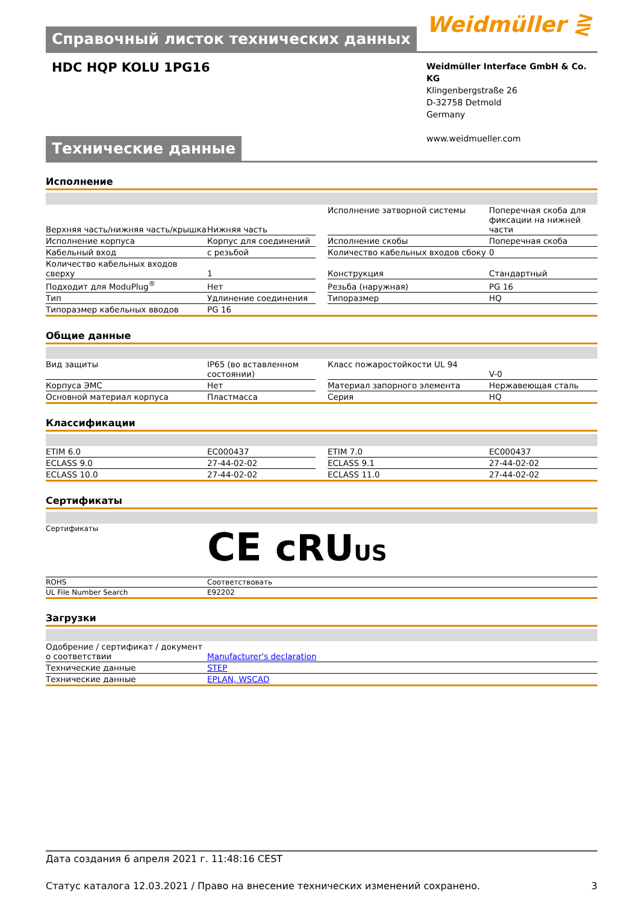Справочный листок технических данных
Weidmüller ⋛
HDC HQP KOLU 1PG16
Weidmüller Interface GmbH & Co. KG
Klingenbergstraße 26
D-32758 Detmold
Germany
www.weidmueller.com
Технические данные
Исполнение
| Верхняя часть/нижняя часть/крышка | Нижняя часть | | Исполнение затворной системы | Поперечная скоба для фиксации на нижней части |
| Исполнение корпуса | Корпус для соединений | | Исполнение скобы | Поперечная скоба |
| Кабельный вход | с резьбой | | Количество кабельных входов сбоку | 0 |
| Количество кабельных входов сверху | 1 | | Конструкция | Стандартный |
| Подходит для ModuPlug<sup>®</sup> | Нет | | Резьба (наружная) | PG 16 |
| Тип | Удлинение соединения | | Типоразмер | HQ |
| Типоразмер кабельных вводов | PG 16 | | | |
Общие данные
| Вид защиты | IP65 (во вставленном состоянии) | | Класс пожаростойкости UL 94 | V-0 |
| Корпуса ЭМС | Нет | | Материал запорного элемента | Нержавеющая сталь |
| Основной материал корпуса | Пластмасса | | Серия | HQ |
Классификации
| ETIM 6.0 | EC000437 | | ETIM 7.0 | EC000437 |
| ECLASS 9.0 | 27-44-02-02 | | ECLASS 9.1 | 27-44-02-02 |
| ECLASS 10.0 | 27-44-02-02 | | ECLASS 11.0 | 27-44-02-02 |
Сертификаты
| Сертификаты | CE cRU US |
| ROHS | Соответствовать |
| UL File Number Search | E92202 |
Загрузки
| Одобрение / сертификат / документ о соответствии | Manufacturer's declaration |
| Технические данные | STEP |
| Технические данные | EPLAN, WSCAD |
Дата создания 6 апреля 2021 г. 11:48:16 CEST
Статус каталога 12.03.2021 / Право на внесение технических изменений сохранено. 3